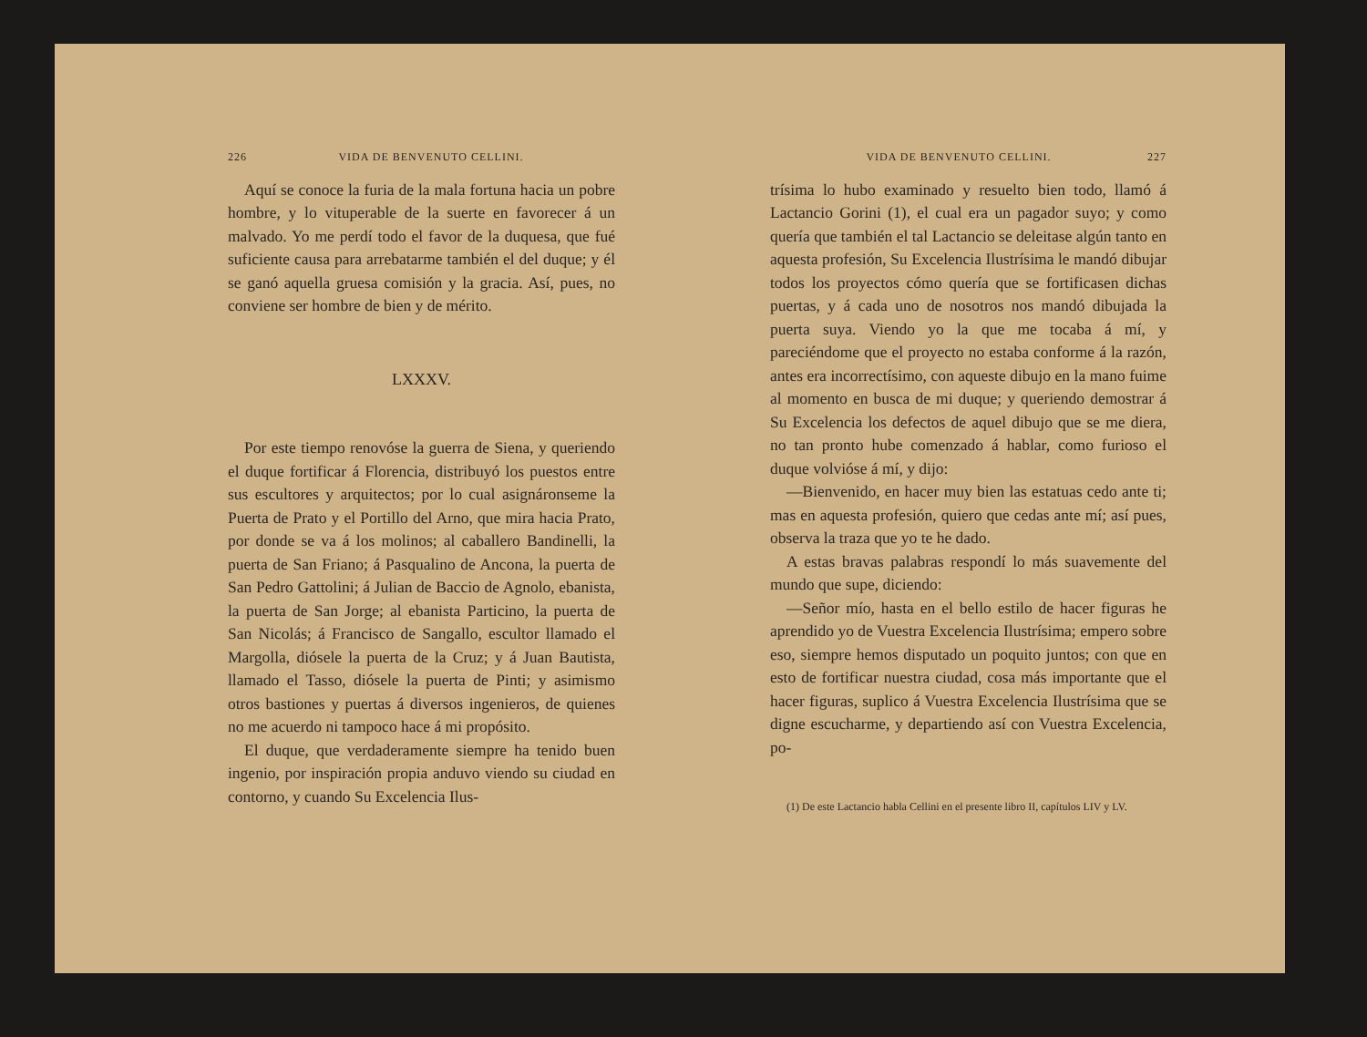226 VIDA DE BENVENUTO CELLINI.
Aquí se conoce la furia de la mala fortuna hacia un pobre hombre, y lo vituperable de la suerte en favorecer á un malvado. Yo me perdí todo el favor de la duquesa, que fué suficiente causa para arrebatarme también el del duque; y él se ganó aquella gruesa comisión y la gracia. Así, pues, no conviene ser hombre de bien y de mérito.
LXXXV.
Por este tiempo renovóse la guerra de Siena, y queriendo el duque fortificar á Florencia, distribuyó los puestos entre sus escultores y arquitectos; por lo cual asignáronseme la Puerta de Prato y el Portillo del Arno, que mira hacia Prato, por donde se va á los molinos; al caballero Bandinelli, la puerta de San Friano; á Pasqualino de Ancona, la puerta de San Pedro Gattolini; á Julian de Baccio de Agnolo, ebanista, la puerta de San Jorge; al ebanista Particino, la puerta de San Nicolás; á Francisco de Sangallo, escultor llamado el Margolla, diósele la puerta de la Cruz; y á Juan Bautista, llamado el Tasso, diósele la puerta de Pinti; y asimismo otros bastiones y puertas á diversos ingenieros, de quienes no me acuerdo ni tampoco hace á mi propósito.
El duque, que verdaderamente siempre ha tenido buen ingenio, por inspiración propia anduvo viendo su ciudad en contorno, y cuando Su Excelencia Ilus-
VIDA DE BENVENUTO CELLINI. 227
trísima lo hubo examinado y resuelto bien todo, llamó á Lactancio Gorini (1), el cual era un pagador suyo; y como quería que también el tal Lactancio se deleitase algún tanto en aquesta profesión, Su Excelencia Ilustrísima le mandó dibujar todos los proyectos cómo quería que se fortificasen dichas puertas, y á cada uno de nosotros nos mandó dibujada la puerta suya. Viendo yo la que me tocaba á mí, y pareciéndome que el proyecto no estaba conforme á la razón, antes era incorrectísimo, con aqueste dibujo en la mano fuime al momento en busca de mi duque; y queriendo demostrar á Su Excelencia los defectos de aquel dibujo que se me diera, no tan pronto hube comenzado á hablar, como furioso el duque volvióse á mí, y dijo:
—Bienvenido, en hacer muy bien las estatuas cedo ante ti; mas en aquesta profesión, quiero que cedas ante mí; así pues, observa la traza que yo te he dado.
A estas bravas palabras respondí lo más suavemente del mundo que supe, diciendo:
—Señor mío, hasta en el bello estilo de hacer figuras he aprendido yo de Vuestra Excelencia Ilustrísima; empero sobre eso, siempre hemos disputado un poquito juntos; con que en esto de fortificar nuestra ciudad, cosa más importante que el hacer figuras, suplico á Vuestra Excelencia Ilustrísima que se digne escucharme, y departiendo así con Vuestra Excelencia, po-
(1) De este Lactancio habla Cellini en el presente libro II, capítulos LIV y LV.